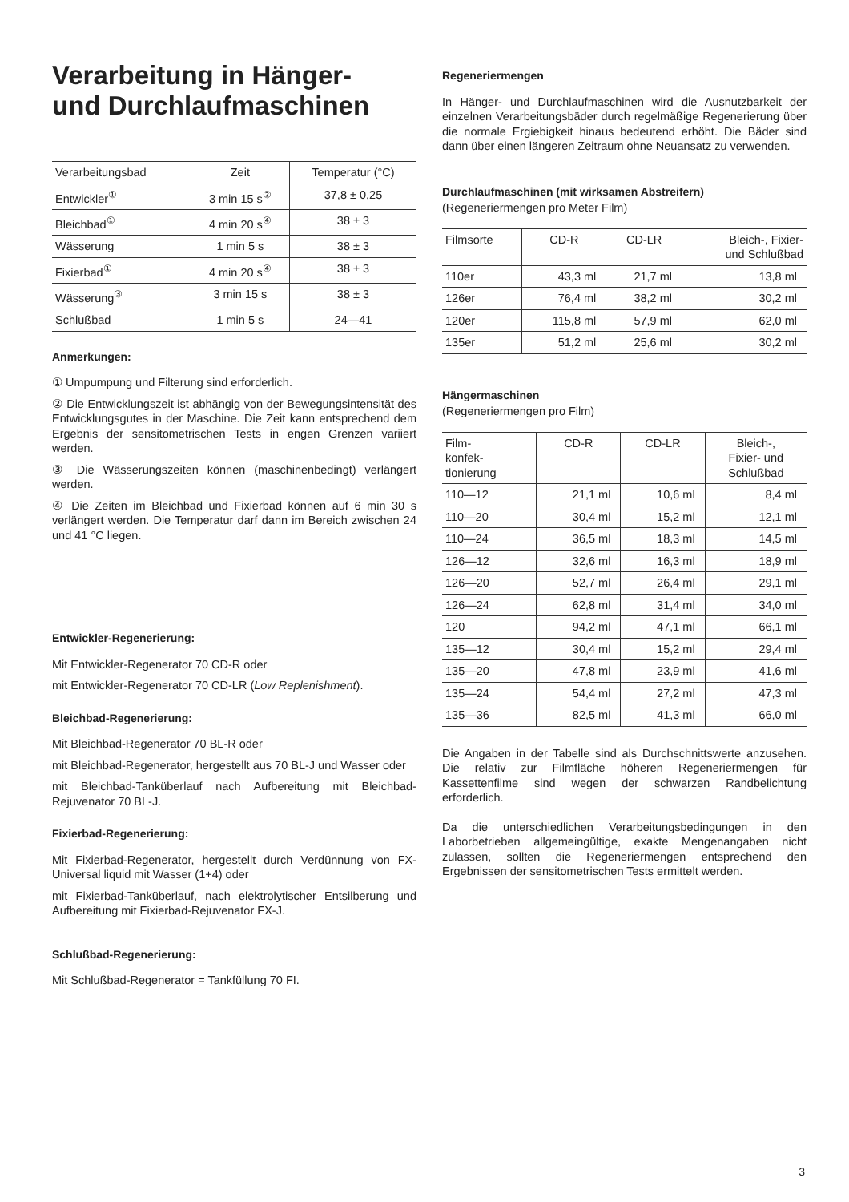Verarbeitung in Hänger-
und Durchlaufmaschinen
| Verarbeitungsbad | Zeit | Temperatur (°C) |
| --- | --- | --- |
| Entwickler<sup>①</sup> | 3 min 15 s<sup>②</sup> | 37,8 ± 0,25 |
| Bleichbad<sup>①</sup> | 4 min 20 s<sup>④</sup> | 38 ± 3 |
| Wässerung | 1 min 5 s | 38 ± 3 |
| Fixierbad<sup>①</sup> | 4 min 20 s<sup>④</sup> | 38 ± 3 |
| Wässerung<sup>③</sup> | 3 min 15 s | 38 ± 3 |
| Schlußbad | 1 min 5 s | 24—41 |
Anmerkungen:
① Umpumpung und Filterung sind erforderlich.
② Die Entwicklungszeit ist abhängig von der Bewegungsintensität des Entwicklungsgutes in der Maschine. Die Zeit kann entsprechend dem Ergebnis der sensitometrischen Tests in engen Grenzen variiert werden.
③ Die Wässerungszeiten können (maschinenbedingt) verlängert werden.
④ Die Zeiten im Bleichbad und Fixierbad können auf 6 min 30 s verlängert werden. Die Temperatur darf dann im Bereich zwischen 24 und 41 °C liegen.
Entwickler-Regenerierung:
Mit Entwickler-Regenerator 70 CD-R oder
mit Entwickler-Regenerator 70 CD-LR (Low Replenishment).
Bleichbad-Regenerierung:
Mit Bleichbad-Regenerator 70 BL-R oder
mit Bleichbad-Regenerator, hergestellt aus 70 BL-J und Wasser oder
mit Bleichbad-Tanküberlauf nach Aufbereitung mit Bleichbad-Rejuvenator 70 BL-J.
Fixierbad-Regenerierung:
Mit Fixierbad-Regenerator, hergestellt durch Verdünnung von FX-Universal liquid mit Wasser (1+4) oder
mit Fixierbad-Tanküberlauf, nach elektrolytischer Entsilberung und Aufbereitung mit Fixierbad-Rejuvenator FX-J.
Schlußbad-Regenerierung:
Mit Schlußbad-Regenerator = Tankfüllung 70 FI.
Regeneriermengen
In Hänger- und Durchlaufmaschinen wird die Ausnutzbarkeit der einzelnen Verarbeitungsbäder durch regelmäßige Regenerierung über die normale Ergiebigkeit hinaus bedeutend erhöht. Die Bäder sind dann über einen längeren Zeitraum ohne Neuansatz zu verwenden.
Durchlaufmaschinen (mit wirksamen Abstreifern)
(Regeneriermengen pro Meter Film)
| Filmsorte | CD-R | CD-LR | Bleich-, Fixier- und Schlußbad |
| --- | --- | --- | --- |
| 110er | 43,3 ml | 21,7 ml | 13,8 ml |
| 126er | 76,4 ml | 38,2 ml | 30,2 ml |
| 120er | 115,8 ml | 57,9 ml | 62,0 ml |
| 135er | 51,2 ml | 25,6 ml | 30,2 ml |
Hängermaschinen
(Regeneriermengen pro Film)
| Film- konfek- tionierung | CD-R | CD-LR | Bleich-, Fixier- und Schlußbad |
| --- | --- | --- | --- |
| 110—12 | 21,1 ml | 10,6 ml | 8,4 ml |
| 110—20 | 30,4 ml | 15,2 ml | 12,1 ml |
| 110—24 | 36,5 ml | 18,3 ml | 14,5 ml |
| 126—12 | 32,6 ml | 16,3 ml | 18,9 ml |
| 126—20 | 52,7 ml | 26,4 ml | 29,1 ml |
| 126—24 | 62,8 ml | 31,4 ml | 34,0 ml |
| 120 | 94,2 ml | 47,1 ml | 66,1 ml |
| 135—12 | 30,4 ml | 15,2 ml | 29,4 ml |
| 135—20 | 47,8 ml | 23,9 ml | 41,6 ml |
| 135—24 | 54,4 ml | 27,2 ml | 47,3 ml |
| 135—36 | 82,5 ml | 41,3 ml | 66,0 ml |
Die Angaben in der Tabelle sind als Durchschnittswerte anzusehen. Die relativ zur Filmfläche höheren Regeneriermengen für Kassettenfilme sind wegen der schwarzen Randbelichtung erforderlich.
Da die unterschiedlichen Verarbeitungsbedingungen in den Laborbetrieben allgemeingültige, exakte Mengenangaben nicht zulassen, sollten die Regeneriermengen entsprechend den Ergebnissen der sensitometrischen Tests ermittelt werden.
3